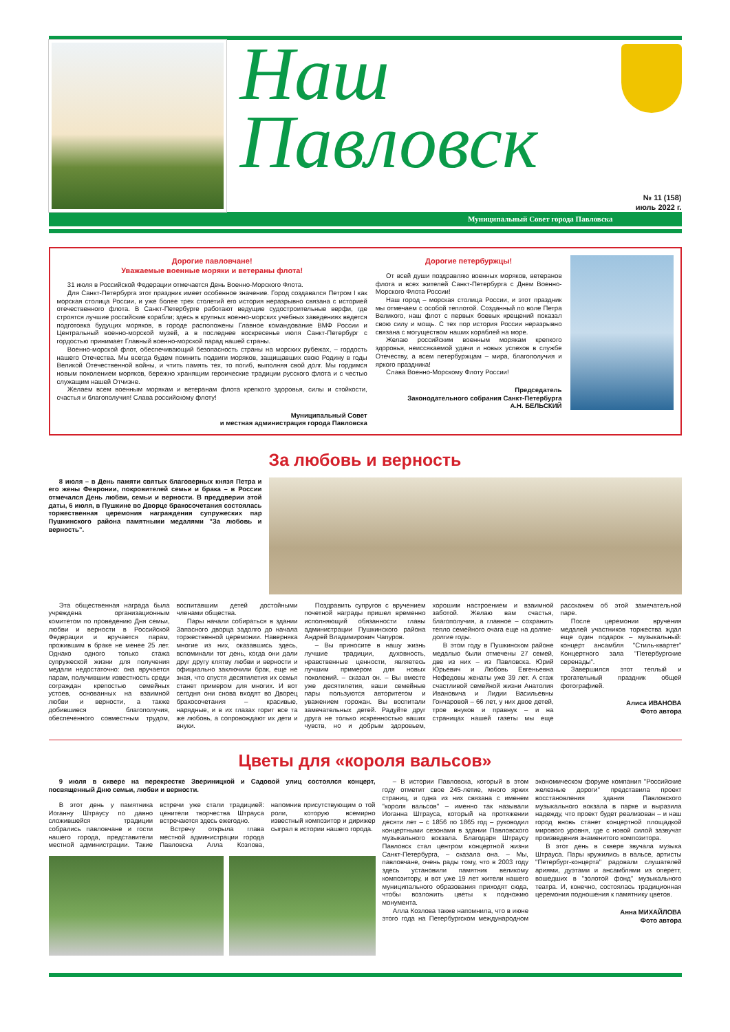Наш
Павловск
№ 11 (158)
июль 2022 г.
Муниципальный Совет города Павловска
Дорогие павловчане!
Уважаемые военные моряки и ветераны флота!
31 июля в Российской Федерации отмечается День Военно-Морского Флота.
Для Санкт-Петербурга этот праздник имеет особенное значение. Город создавался Петром I как морская столица России, и уже более трех столетий его история неразрывно связана с историей отечественного флота. В Санкт-Петербурге работают ведущие судостроительные верфи, где строятся лучшие российские корабли; здесь в крупных военно-морских учебных заведениях ведется подготовка будущих моряков, в городе расположены Главное командование ВМФ России и Центральный военно-морской музей, а в последнее воскресенье июля Санкт-Петербург с гордостью принимает Главный военно-морской парад нашей страны.
Военно-морской флот, обеспечивающий безопасность страны на морских рубежах, – гордость нашего Отечества. Мы всегда будем помнить подвиги моряков, защищавших свою Родину в годы Великой Отечественной войны, и чтить память тех, то погиб, выполняя свой долг. Мы гордимся новым поколением моряков, бережно хранящим героические традиции русского флота и с честью служащим нашей Отчизне.
Желаем всем военным морякам и ветеранам флота крепкого здоровья, силы и стойкости, счастья и благополучия! Слава российскому флоту!
Муниципальный Совет
и местная администрация города Павловска
Дорогие петербуржцы!
От всей души поздравляю военных моряков, ветеранов флота и всех жителей Санкт-Петербурга с Днем Военно-Морского Флота России!
Наш город – морская столица России, и этот праздник мы отмечаем с особой теплотой. Созданный по воле Петра Великого, наш флот с первых боевых крещений показал свою силу и мощь. С тех пор история России неразрывно связана с могуществом наших кораблей на море.
Желаю российским военным морякам крепкого здоровья, неиссякаемой удачи и новых успехов в службе Отечеству, а всем петербуржцам – мира, благополучия и яркого праздника!
Слава Военно-Морскому Флоту России!
Председатель
Законодательного собрания Санкт-Петербурга
А.Н. БЕЛЬСКИЙ
За любовь и верность
8 июля – в День памяти святых благоверных князя Петра и его жены Февронии, покровителей семьи и брака – в России отмечался День любви, семьи и верности. В преддверии этой даты, 6 июля, в Пушкине во Дворце бракосочетания состоялась торжественная церемония награждения супружеских пар Пушкинского района памятными медалями "За любовь и верность".
Эта общественная награда была учреждена организационным комитетом по проведению Дня семьи, любви и верности в Российской Федерации и вручается парам, прожившим в браке не менее 25 лет. Однако одного только стажа супружеской жизни для получения медали недостаточно: она вручается парам, получившим известность среди сограждан крепостью семейных устоев, основанных на взаимной любви и верности, а также добившиеся благополучия, обеспеченного совместным трудом, воспитавшим детей достойными членами общества.
Пары начали собираться в здании Запасного дворца задолго до начала торжественной церемонии. Наверняка многие из них, оказавшись здесь, вспоминали тот день, когда они дали друг другу клятву любви и верности и официально заключили брак, еще не зная, что спустя десятилетия их семья станет примером для многих. И вот сегодня они снова входят во Дворец бракосочетания – красивые, нарядные, и в их глазах горит все та же любовь, а сопровождают их дети и внуки.
Поздравить супругов с вручением почетной награды пришел временно исполняющий обязанности главы администрации Пушкинского района Андрей Владимирович Чапуров.
– Вы приносите в нашу жизнь лучшие традиции, духовность, нравственные ценности, являетесь лучшим примером для новых поколений. – сказал он. – Вы вместе уже десятилетия, ваши семейные пары пользуются авторитетом и уважением горожан. Вы воспитали замечательных детей. Радуйте друг друга не только искренностью ваших чувств, но и добрым здоровьем, хорошим настроением и взаимной заботой. Желаю вам счастья, благополучия, а главное – сохранить тепло семейного очага еще на долгие-долгие годы.
В этом году в Пушкинском районе медалью были отмечены 27 семей, две из них – из Павловска. Юрий Юрьевич и Любовь Евгеньевна Нефедовы женаты уже 39 лет. А стаж счастливой семейной жизни Анатолия Ивановича и Лидии Васильевны Гончаровой – 66 лет, у них двое детей, трое внуков и правнук – и на страницах нашей газеты мы еще расскажем об этой замечательной паре.
После церемонии вручения медалей участников торжества ждал еще один подарок – музыкальный: концерт ансамбля "Стиль-квартет" Концертного зала "Петербургские серенады".
Завершился этот теплый и трогательный праздник общей фотографией.
Алиса ИВАНОВА
Фото автора
Цветы для «короля вальсов»
9 июля в сквере на перекрестке Звериницкой и Садовой улиц состоялся концерт, посвященный Дню семьи, любви и верности.
В этот день у памятника Иоганну Штраусу по давно сложившейся традиции собрались павловчане и гости нашего города, представители местной администрации. Такие встречи уже стали традицией: ценители творчества Штрауса встречаются здесь ежегодно.
Встречу открыла глава местной администрации города Павловска Алла Козлова, напомнив присутствующим о той роли, которую всемирно известный композитор и дирижер сыграл в истории нашего города.
– В истории Павловска, который в этом году отметит свое 245-летие, много ярких страниц, и одна из них связана с именем "короля вальсов" – именно так называли Иоганна Штрауса, который на протяжении десяти лет – с 1856 по 1865 год – руководил концертными сезонами в здании Павловского музыкального вокзала. Благодаря Штраусу Павловск стал центром концертной жизни Санкт-Петербурга, – сказала она. – Мы, павловчане, очень рады тому, что в 2003 году здесь установили памятник великому композитору, и вот уже 19 лет жители нашего муниципального образования приходят сюда, чтобы возложить цветы к подножию монумента.
Алла Козлова также напомнила, что в июне этого года на Петербургском международном экономическом форуме компания "Российские железные дороги" представила проект восстановления здания Павловского музыкального вокзала в парке и выразила надежду, что проект будет реализован – и наш город вновь станет концертной площадкой мирового уровня, где с новой силой зазвучат произведения знаменитого композитора.
В этот день в сквере звучала музыка Штрауса. Пары кружились в вальсе, артисты "Петербург-концерта" радовали слушателей ариями, дуэтами и ансамблями из оперетт, вошедших в "золотой фонд" музыкального театра. И, конечно, состоялась традиционная церемония подношения к памятнику цветов.
Анна МИХАЙЛОВА
Фото автора